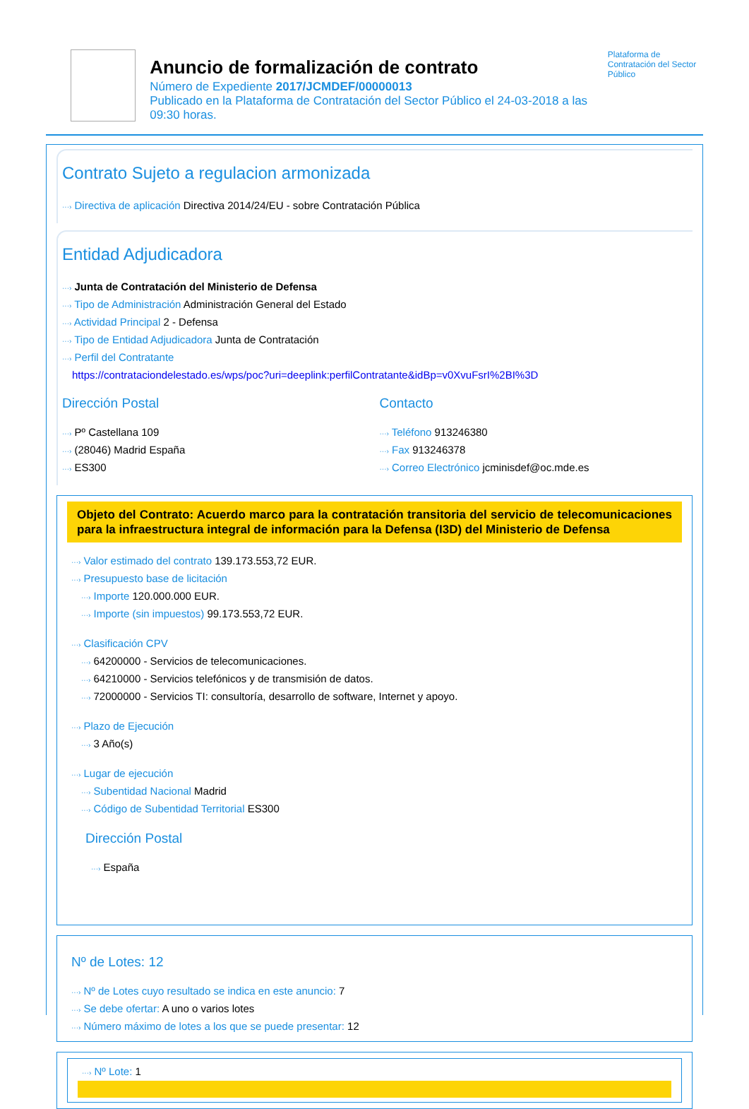Anuncio de formalización de contrato
Número de Expediente 2017/JCMDEF/00000013
Publicado en la Plataforma de Contratación del Sector Público el 24-03-2018 a las 09:30 horas.
Plataforma de Contratación del Sector Público
Contrato Sujeto a regulacion armonizada
···› Directiva de aplicación Directiva 2014/24/EU - sobre Contratación Pública
Entidad Adjudicadora
···› Junta de Contratación del Ministerio de Defensa
···› Tipo de Administración Administración General del Estado
···› Actividad Principal 2 - Defensa
···› Tipo de Entidad Adjudicadora Junta de Contratación
···› Perfil del Contratante
https://contrataciondelestado.es/wps/poc?uri=deeplink:perfilContratante&idBp=v0XvuFsrI%2BI%3D
Dirección Postal
···› Pº Castellana 109
···› (28046) Madrid España
···› ES300
Contacto
···› Teléfono 913246380
···› Fax 913246378
···› Correo Electrónico jcminisdef@oc.mde.es
Objeto del Contrato: Acuerdo marco para la contratación transitoria del servicio de telecomunicaciones para la infraestructura integral de información para la Defensa (I3D) del Ministerio de Defensa
···› Valor estimado del contrato 139.173.553,72 EUR.
···› Presupuesto base de licitación
···› Importe 120.000.000 EUR.
···› Importe (sin impuestos) 99.173.553,72 EUR.
···› Clasificación CPV
···› 64200000 - Servicios de telecomunicaciones.
···› 64210000 - Servicios telefónicos y de transmisión de datos.
···› 72000000 - Servicios TI: consultoría, desarrollo de software, Internet y apoyo.
···› Plazo de Ejecución
···› 3 Año(s)
···› Lugar de ejecución
···› Subentidad Nacional Madrid
···› Código de Subentidad Territorial ES300
Dirección Postal
···› España
Nº de Lotes: 12
···› Nº de Lotes cuyo resultado se indica en este anuncio: 7
···› Se debe ofertar: A uno o varios lotes
···› Número máximo de lotes a los que se puede presentar: 12
···› Nº Lote: 1